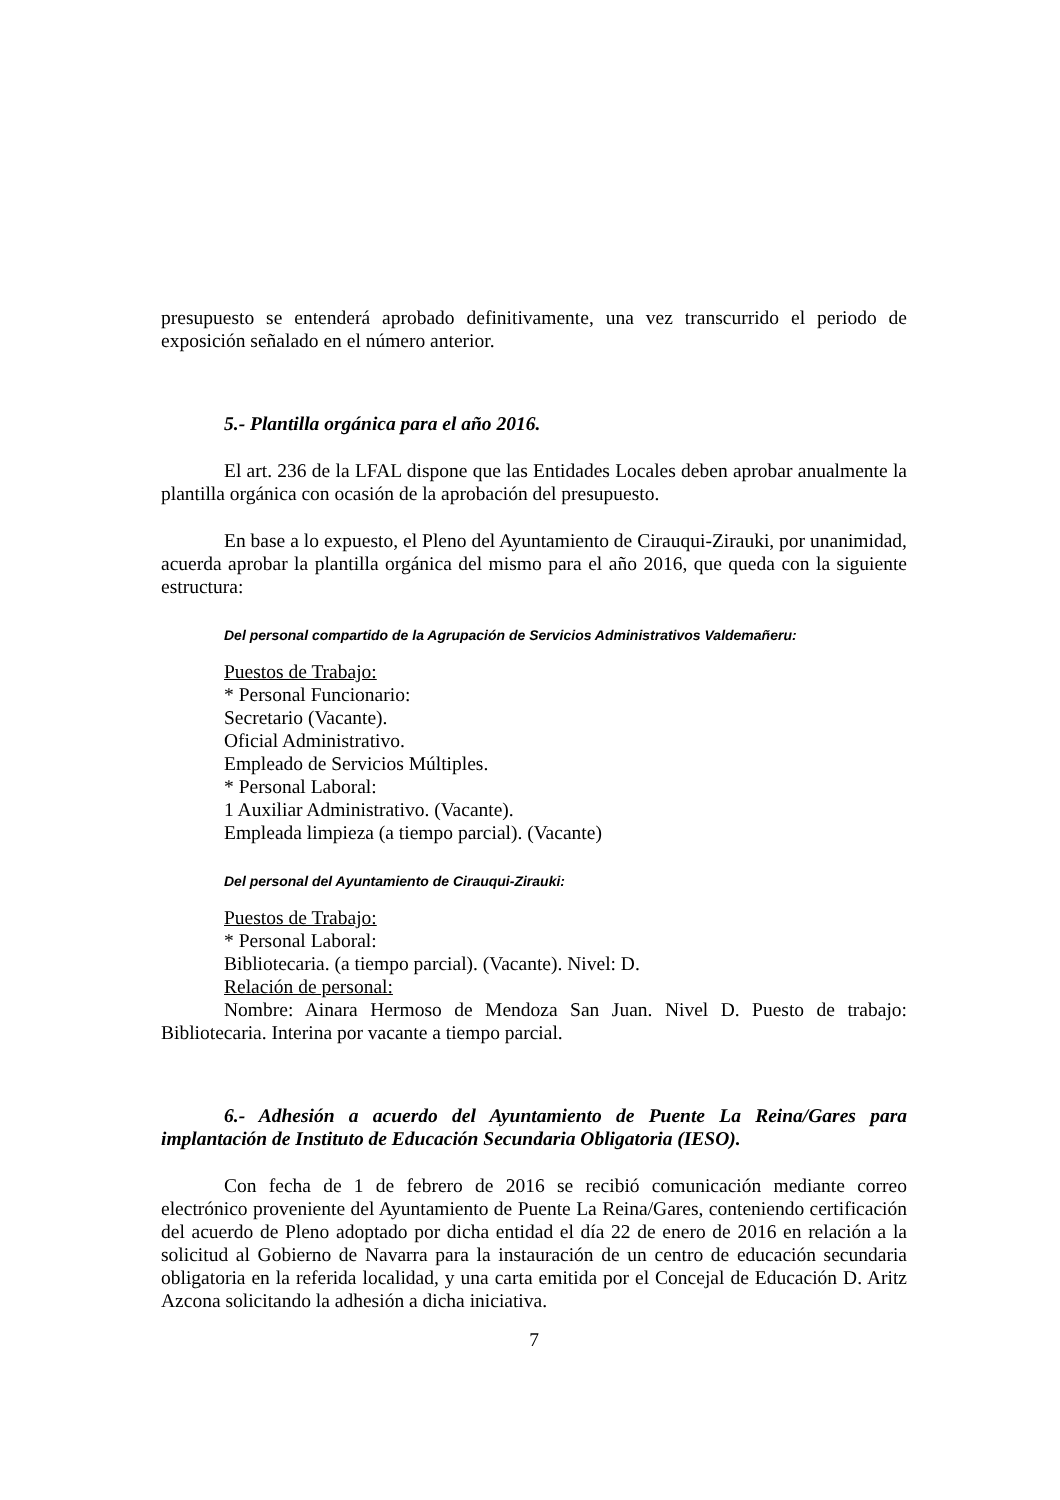presupuesto se entenderá aprobado definitivamente, una vez transcurrido el periodo de exposición señalado en el número anterior.
5.- Plantilla orgánica para el año 2016.
El art. 236 de la LFAL dispone que las Entidades Locales deben aprobar anualmente la plantilla orgánica con ocasión de la aprobación del presupuesto.
En base a lo expuesto, el Pleno del Ayuntamiento de Cirauqui-Zirauki, por unanimidad, acuerda aprobar la plantilla orgánica del mismo para el año 2016, que queda con la siguiente estructura:
Del personal compartido de la Agrupación de Servicios Administrativos Valdemañeru:
Puestos de Trabajo:
* Personal Funcionario:
Secretario (Vacante).
Oficial Administrativo.
Empleado de Servicios Múltiples.
* Personal Laboral:
1 Auxiliar Administrativo. (Vacante).
Empleada limpieza (a tiempo parcial). (Vacante)
Del personal del Ayuntamiento de Cirauqui-Zirauki:
Puestos de Trabajo:
* Personal Laboral:
Bibliotecaria. (a tiempo parcial). (Vacante). Nivel: D.
Relación de personal:
Nombre: Ainara Hermoso de Mendoza San Juan. Nivel D. Puesto de trabajo: Bibliotecaria. Interina por vacante a tiempo parcial.
6.- Adhesión a acuerdo del Ayuntamiento de Puente La Reina/Gares para implantación de Instituto de Educación Secundaria Obligatoria (IESO).
Con fecha de 1 de febrero de 2016 se recibió comunicación mediante correo electrónico proveniente del Ayuntamiento de Puente La Reina/Gares, conteniendo certificación del acuerdo de Pleno adoptado por dicha entidad el día 22 de enero de 2016 en relación a la solicitud al Gobierno de Navarra para la instauración de un centro de educación secundaria obligatoria en la referida localidad, y una carta emitida por el Concejal de Educación D. Aritz Azcona solicitando la adhesión a dicha iniciativa.
7